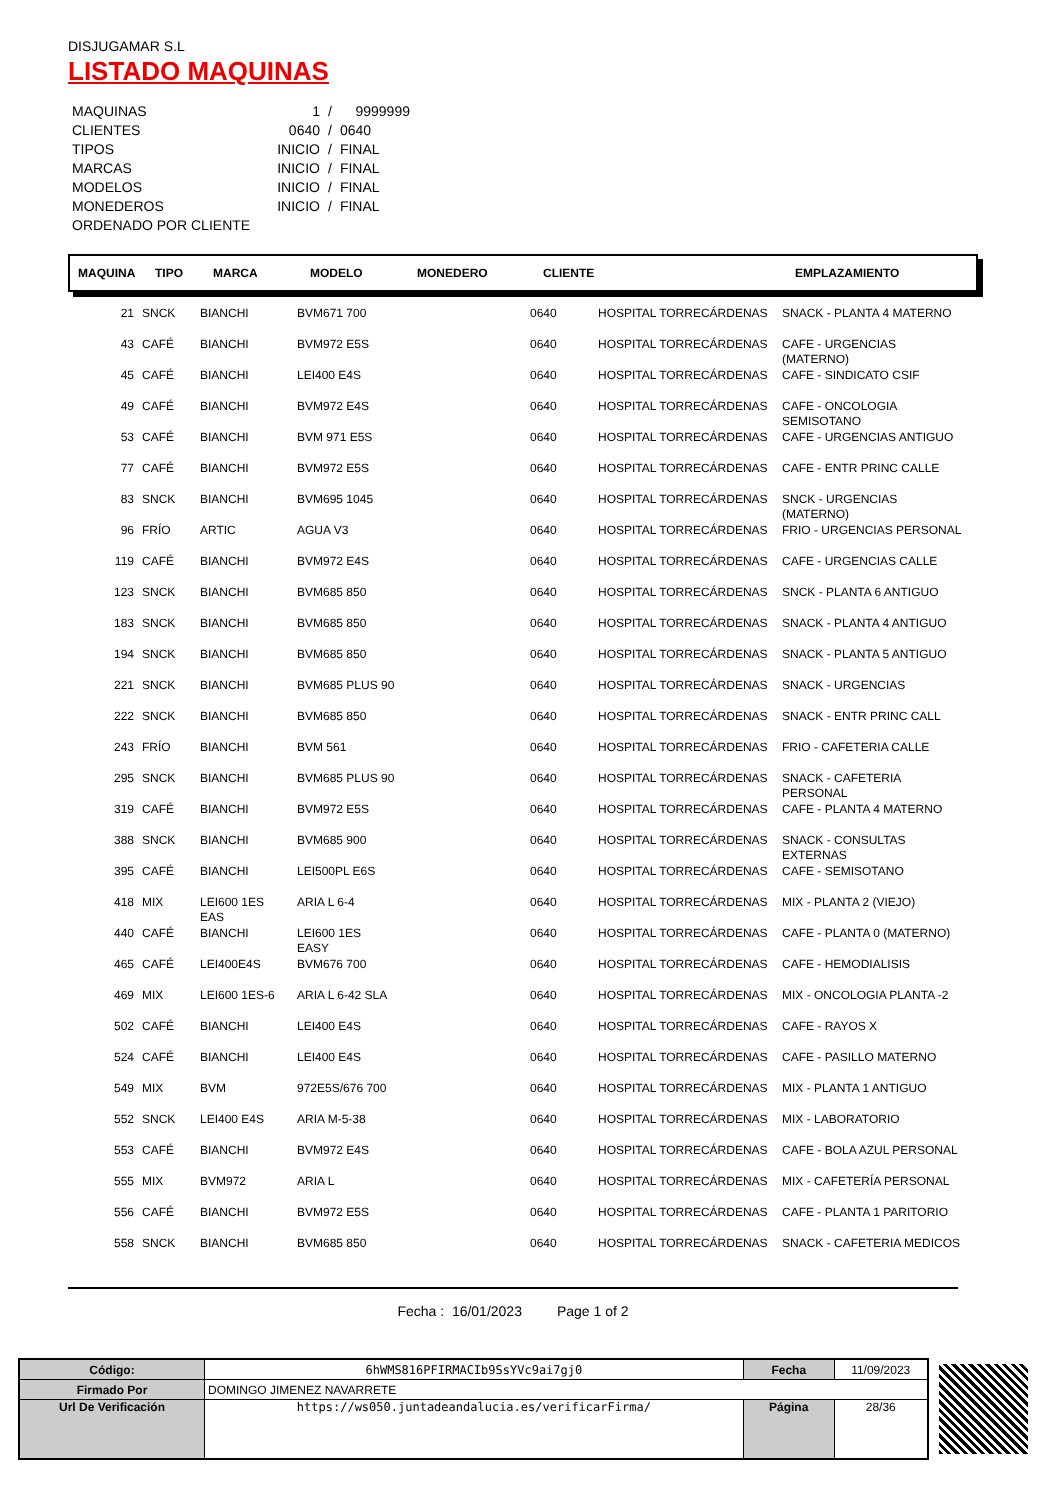DISJUGAMAR S.L
LISTADO MAQUINAS
| MAQUINAS | 1 | / | 9999999 |
| CLIENTES | 0640 | / | 0640 |
| TIPOS | INICIO | / | FINAL |
| MARCAS | INICIO | / | FINAL |
| MODELOS | INICIO | / | FINAL |
| MONEDEROS | INICIO | / | FINAL |
| ORDENADO POR CLIENTE | | | |
MAQUINA TIPO MARCA MODELO MONEDERO CLIENTE EMPLAZAMIENTO
| 21 | SNCK | BIANCHI | BVM671 700 | | 0640 | HOSPITAL TORRECÁRDENAS | SNACK - PLANTA 4 MATERNO |
| 43 | CAFÉ | BIANCHI | BVM972 E5S | | 0640 | HOSPITAL TORRECÁRDENAS | CAFE - URGENCIAS (MATERNO) |
| 45 | CAFÉ | BIANCHI | LEI400 E4S | | 0640 | HOSPITAL TORRECÁRDENAS | CAFE - SINDICATO CSIF |
| 49 | CAFÉ | BIANCHI | BVM972 E4S | | 0640 | HOSPITAL TORRECÁRDENAS | CAFE - ONCOLOGIA SEMISOTANO |
| 53 | CAFÉ | BIANCHI | BVM 971 E5S | | 0640 | HOSPITAL TORRECÁRDENAS | CAFE - URGENCIAS ANTIGUO |
| 77 | CAFÉ | BIANCHI | BVM972 E5S | | 0640 | HOSPITAL TORRECÁRDENAS | CAFE - ENTR PRINC CALLE |
| 83 | SNCK | BIANCHI | BVM695 1045 | | 0640 | HOSPITAL TORRECÁRDENAS | SNCK - URGENCIAS (MATERNO) |
| 96 | FRÍO | ARTIC | AGUA V3 | | 0640 | HOSPITAL TORRECÁRDENAS | FRIO - URGENCIAS PERSONAL |
| 119 | CAFÉ | BIANCHI | BVM972 E4S | | 0640 | HOSPITAL TORRECÁRDENAS | CAFE - URGENCIAS CALLE |
| 123 | SNCK | BIANCHI | BVM685 850 | | 0640 | HOSPITAL TORRECÁRDENAS | SNCK - PLANTA 6 ANTIGUO |
| 183 | SNCK | BIANCHI | BVM685 850 | | 0640 | HOSPITAL TORRECÁRDENAS | SNACK - PLANTA 4 ANTIGUO |
| 194 | SNCK | BIANCHI | BVM685 850 | | 0640 | HOSPITAL TORRECÁRDENAS | SNACK - PLANTA 5 ANTIGUO |
| 221 | SNCK | BIANCHI | BVM685 PLUS 90 | | 0640 | HOSPITAL TORRECÁRDENAS | SNACK - URGENCIAS |
| 222 | SNCK | BIANCHI | BVM685 850 | | 0640 | HOSPITAL TORRECÁRDENAS | SNACK - ENTR PRINC CALL |
| 243 | FRÍO | BIANCHI | BVM 561 | | 0640 | HOSPITAL TORRECÁRDENAS | FRIO - CAFETERIA CALLE |
| 295 | SNCK | BIANCHI | BVM685 PLUS 90 | | 0640 | HOSPITAL TORRECÁRDENAS | SNACK - CAFETERIA PERSONAL |
| 319 | CAFÉ | BIANCHI | BVM972 E5S | | 0640 | HOSPITAL TORRECÁRDENAS | CAFE - PLANTA 4 MATERNO |
| 388 | SNCK | BIANCHI | BVM685 900 | | 0640 | HOSPITAL TORRECÁRDENAS | SNACK - CONSULTAS EXTERNAS |
| 395 | CAFÉ | BIANCHI | LEI500PL E6S | | 0640 | HOSPITAL TORRECÁRDENAS | CAFE - SEMISOTANO |
| 418 | MIX | LEI600 1ES EAS | ARIA L 6-4 | | 0640 | HOSPITAL TORRECÁRDENAS | MIX - PLANTA 2 (VIEJO) |
| 440 | CAFÉ | BIANCHI | LEI600 1ES EASY | | 0640 | HOSPITAL TORRECÁRDENAS | CAFE - PLANTA 0 (MATERNO) |
| 465 | CAFÉ | LEI400E4S | BVM676 700 | | 0640 | HOSPITAL TORRECÁRDENAS | CAFE - HEMODIALISIS |
| 469 | MIX | LEI600 1ES-6 | ARIA L 6-42 SLA | | 0640 | HOSPITAL TORRECÁRDENAS | MIX - ONCOLOGIA PLANTA -2 |
| 502 | CAFÉ | BIANCHI | LEI400 E4S | | 0640 | HOSPITAL TORRECÁRDENAS | CAFE - RAYOS X |
| 524 | CAFÉ | BIANCHI | LEI400 E4S | | 0640 | HOSPITAL TORRECÁRDENAS | CAFE - PASILLO MATERNO |
| 549 | MIX | BVM | 972E5S/676 700 | | 0640 | HOSPITAL TORRECÁRDENAS | MIX - PLANTA 1 ANTIGUO |
| 552 | SNCK | LEI400 E4S | ARIA M-5-38 | | 0640 | HOSPITAL TORRECÁRDENAS | MIX - LABORATORIO |
| 553 | CAFÉ | BIANCHI | BVM972 E4S | | 0640 | HOSPITAL TORRECÁRDENAS | CAFE - BOLA AZUL PERSONAL |
| 555 | MIX | BVM972 | ARIA L | | 0640 | HOSPITAL TORRECÁRDENAS | MIX - CAFETERÍA PERSONAL |
| 556 | CAFÉ | BIANCHI | BVM972 E5S | | 0640 | HOSPITAL TORRECÁRDENAS | CAFE - PLANTA 1 PARITORIO |
| 558 | SNCK | BIANCHI | BVM685 850 | | 0640 | HOSPITAL TORRECÁRDENAS | SNACK - CAFETERIA MEDICOS |
Fecha : 16/01/2023 Page 1 of 2
| Código: | 6hWMS816PFIRMACIb9SsYVc9ai7gj0 | Fecha | 11/09/2023 |
| Firmado Por | DOMINGO JIMENEZ NAVARRETE | | |
| Url De Verificación | https://ws050.juntadeandalucia.es/verificarFirma/ | Página | 28/36 |